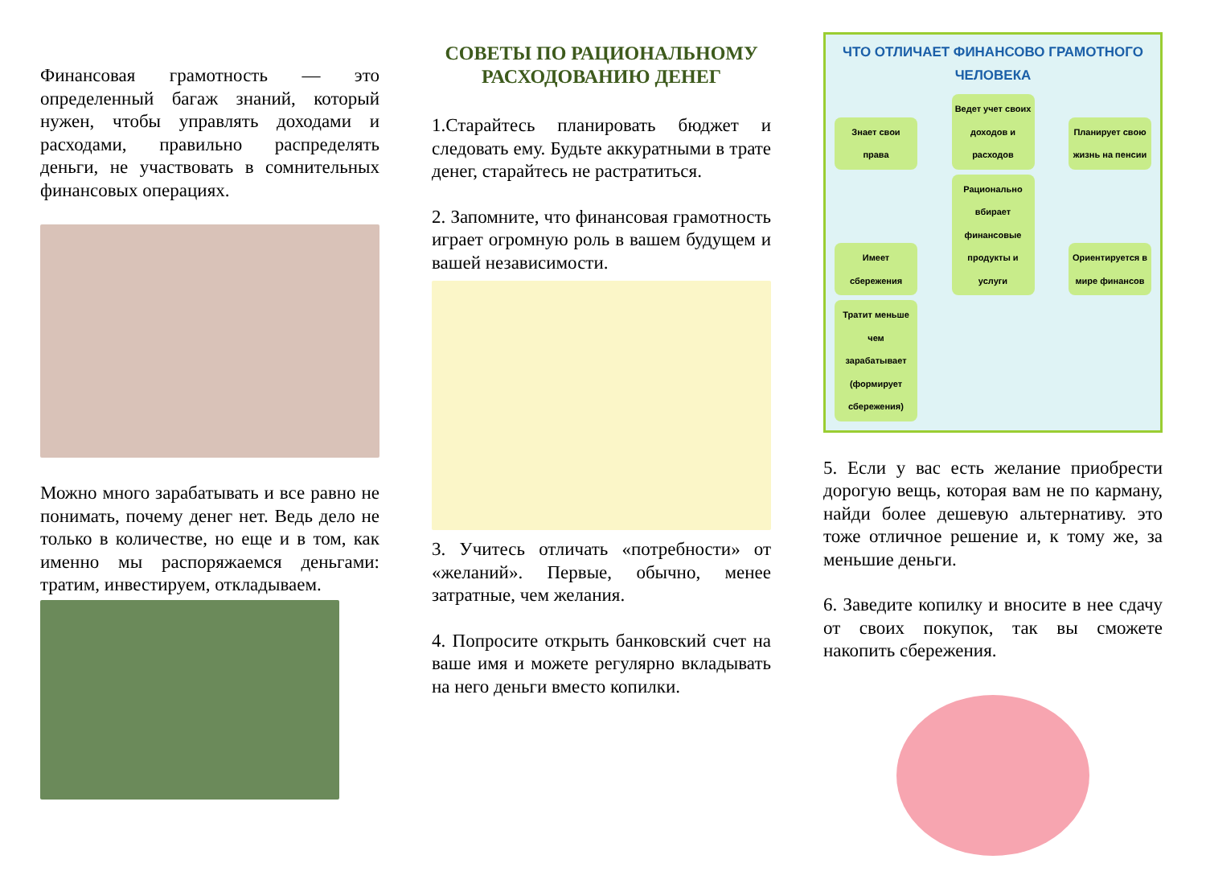Финансовая грамотность — это определенный багаж знаний, который нужен, чтобы управлять доходами и расходами, правильно распределять деньги, не участвовать в сомнительных финансовых операциях.
Можно много зарабатывать и все равно не понимать, почему денег нет. Ведь дело не только в количестве, но еще и в том, как именно мы распоряжаемся деньгами: тратим, инвестируем, откладываем.
СОВЕТЫ ПО РАЦИОНАЛЬНОМУ РАСХОДОВАНИЮ ДЕНЕГ
1.Старайтесь планировать бюджет и следовать ему. Будьте аккуратными в трате денег, старайтесь не растратиться.
2. Запомните, что финансовая грамотность играет огромную роль в вашем будущем и вашей независимости.
3. Учитесь отличать «потребности» от «желаний». Первые, обычно, менее затратные, чем желания.
4. Попросите открыть банковский счет на ваше имя и можете регулярно вкладывать на него деньги вместо копилки.
ЧТО ОТЛИЧАЕТ ФИНАНСОВО ГРАМОТНОГО ЧЕЛОВЕКА
Знает свои права Ведет учет своих доходов и расходов Планирует свою жизнь на пенсии Имеет сбережения Рационально вбирает финансовые продукты и услуги Ориентируется в мире финансов Тратит меньше чем зарабатывает (формирует сбережения)
5. Если у вас есть желание приобрести дорогую вещь, которая вам не по карману, найди более дешевую альтернативу. это тоже отличное решение и, к тому же, за меньшие деньги.
6. Заведите копилку и вносите в нее сдачу от своих покупок, так вы сможете накопить сбережения.